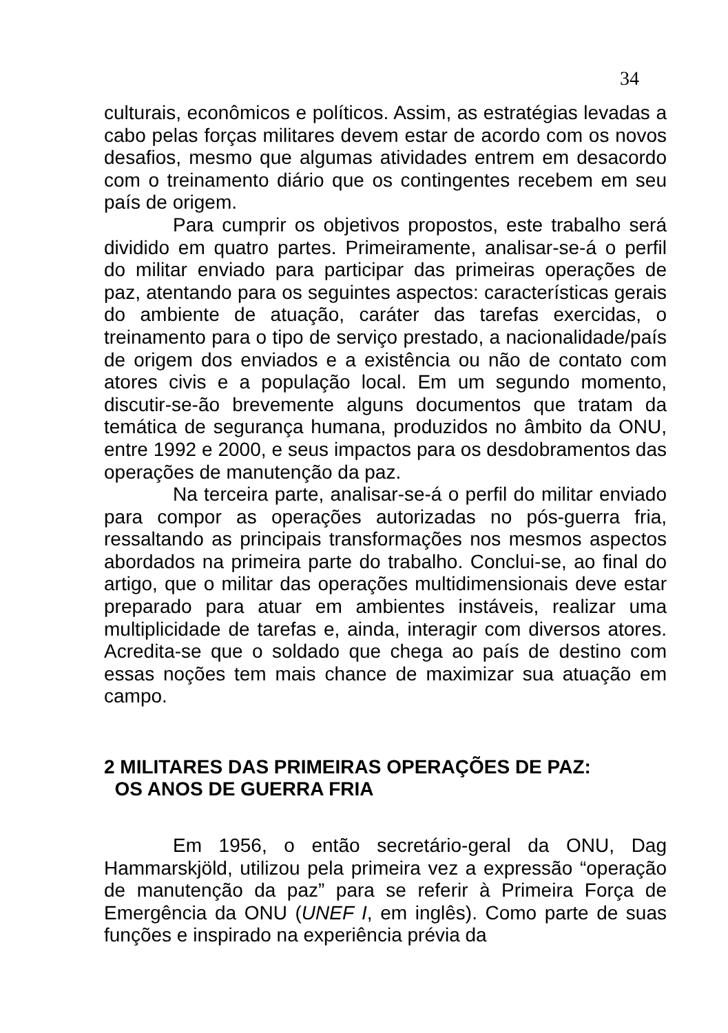34
culturais, econômicos e políticos. Assim, as estratégias levadas a cabo pelas forças militares devem estar de acordo com os novos desafios, mesmo que algumas atividades entrem em desacordo com o treinamento diário que os contingentes recebem em seu país de origem.
Para cumprir os objetivos propostos, este trabalho será dividido em quatro partes. Primeiramente, analisar-se-á o perfil do militar enviado para participar das primeiras operações de paz, atentando para os seguintes aspectos: características gerais do ambiente de atuação, caráter das tarefas exercidas, o treinamento para o tipo de serviço prestado, a nacionalidade/país de origem dos enviados e a existência ou não de contato com atores civis e a população local. Em um segundo momento, discutir-se-ão brevemente alguns documentos que tratam da temática de segurança humana, produzidos no âmbito da ONU, entre 1992 e 2000, e seus impactos para os desdobramentos das operações de manutenção da paz.
Na terceira parte, analisar-se-á o perfil do militar enviado para compor as operações autorizadas no pós-guerra fria, ressaltando as principais transformações nos mesmos aspectos abordados na primeira parte do trabalho. Conclui-se, ao final do artigo, que o militar das operações multidimensionais deve estar preparado para atuar em ambientes instáveis, realizar uma multiplicidade de tarefas e, ainda, interagir com diversos atores. Acredita-se que o soldado que chega ao país de destino com essas noções tem mais chance de maximizar sua atuação em campo.
2 MILITARES DAS PRIMEIRAS OPERAÇÕES DE PAZ:
OS ANOS DE GUERRA FRIA
Em 1956, o então secretário-geral da ONU, Dag Hammarskjöld, utilizou pela primeira vez a expressão “operação de manutenção da paz” para se referir à Primeira Força de Emergência da ONU (UNEF I, em inglês). Como parte de suas funções e inspirado na experiência prévia da